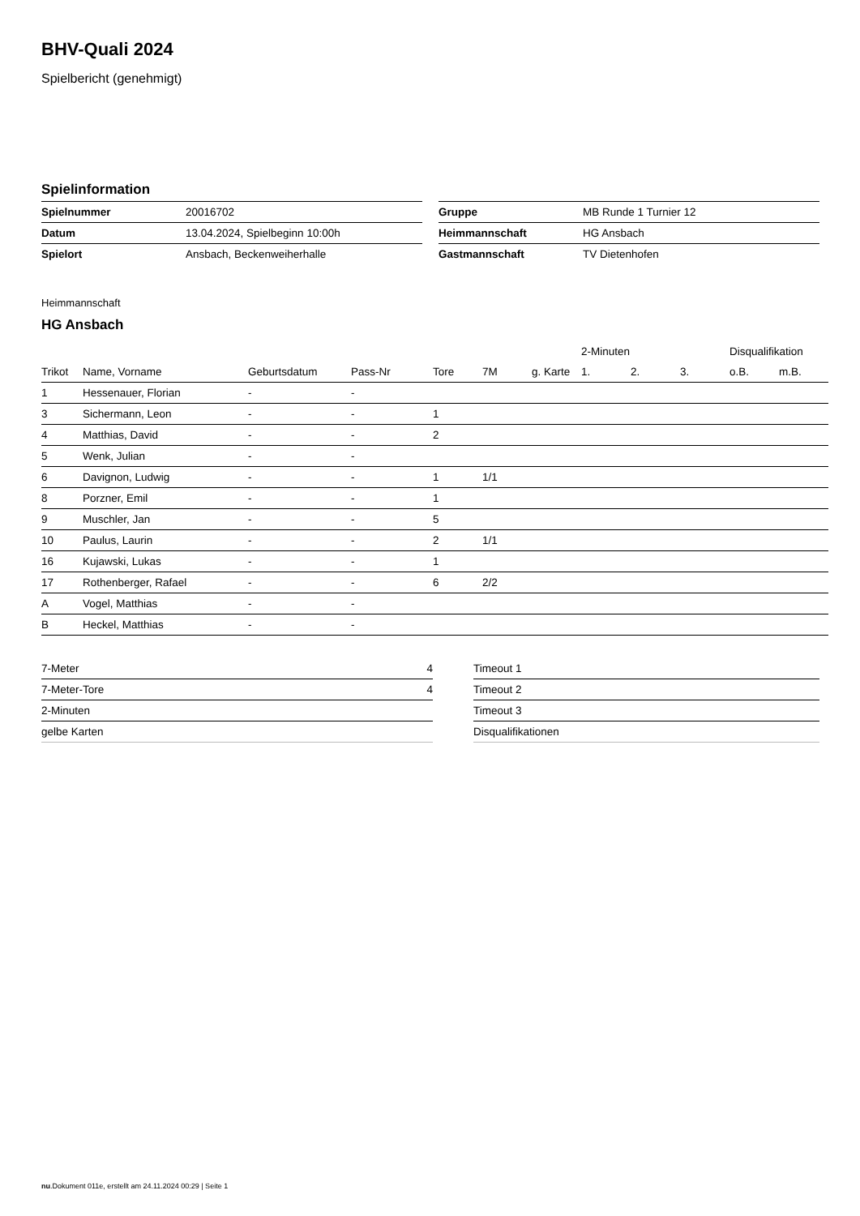BHV-Quali 2024
Spielbericht (genehmigt)
Spielinformation
| Spielnummer | 20016702 |
| Datum | 13.04.2024, Spielbeginn 10:00h |
| Spielort | Ansbach, Beckenweiherhalle |
| Gruppe | MB Runde 1 Turnier 12 |
| Heimmannschaft | HG Ansbach |
| Gastmannschaft | TV Dietenhofen |
Heimmannschaft
HG Ansbach
| | | | | | | | 2-Minuten | | | Disqualifikation | |
| --- | --- | --- | --- | --- | --- | --- | --- | --- | --- | --- | --- |
| Trikot | Name, Vorname | Geburtsdatum | Pass-Nr | Tore | 7M | g. Karte | 1. | 2. | 3. | o.B. | m.B. |
| 1 | Hessenauer, Florian | - | - | | | | | | | | |
| 3 | Sichermann, Leon | - | - | 1 | | | | | | | |
| 4 | Matthias, David | - | - | 2 | | | | | | | |
| 5 | Wenk, Julian | - | - | | | | | | | | |
| 6 | Davignon, Ludwig | - | - | 1 | 1/1 | | | | | | |
| 8 | Porzner, Emil | - | - | 1 | | | | | | | |
| 9 | Muschler, Jan | - | - | 5 | | | | | | | |
| 10 | Paulus, Laurin | - | - | 2 | 1/1 | | | | | | |
| 16 | Kujawski, Lukas | - | - | 1 | | | | | | | |
| 17 | Rothenberger, Rafael | - | - | 6 | 2/2 | | | | | | |
| A | Vogel, Matthias | - | - | | | | | | | | |
| B | Heckel, Matthias | - | - | | | | | | | | |
| 7-Meter | 4 |
| 7-Meter-Tore | 4 |
| 2-Minuten | |
| gelbe Karten | |
| Timeout 1 |
| Timeout 2 |
| Timeout 3 |
| Disqualifikationen |
nu.Dokument 011e, erstellt am 24.11.2024 00:29 | Seite 1